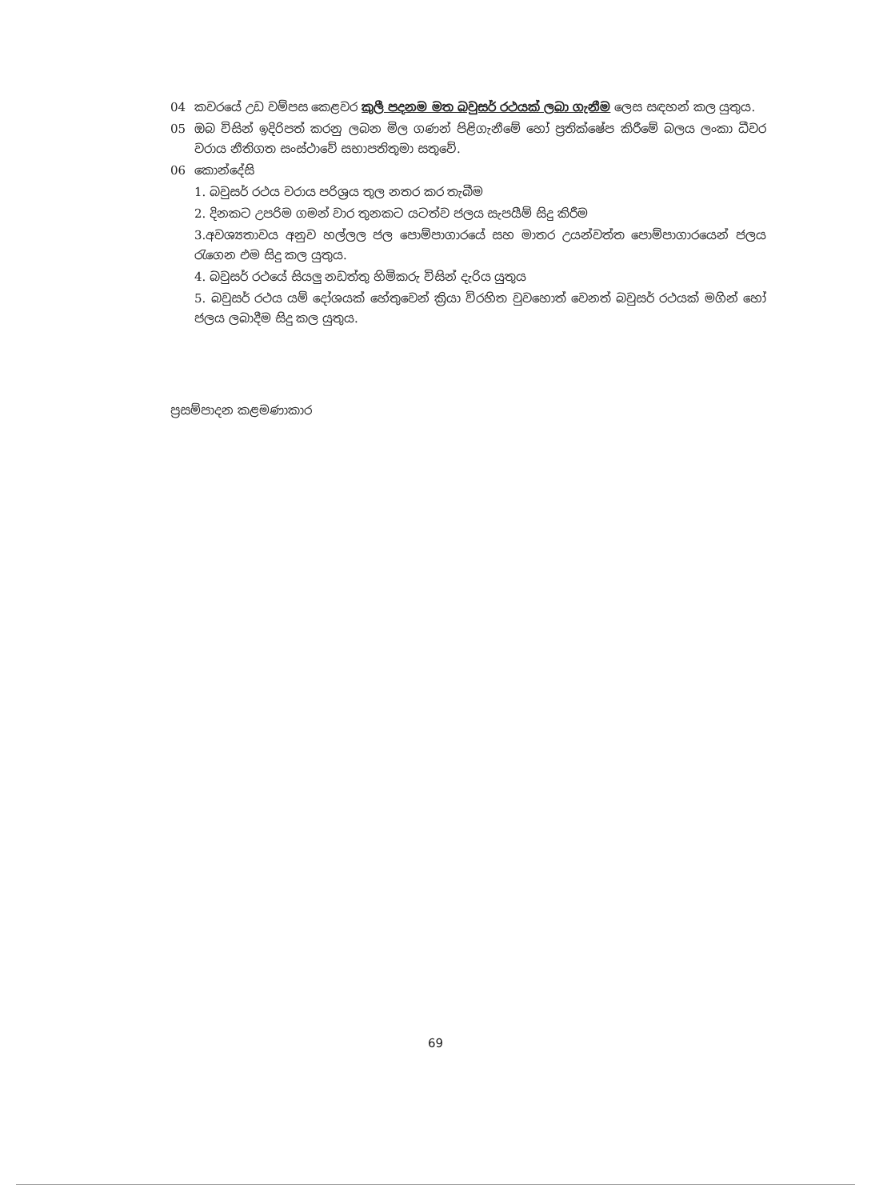04 කවරයේ උඩ වම්පස කෙළවර කුලී පදනම මත බවුසර් රථයක් ලබා ගැනීම ලෙස සඳහන් කල යුතුය.
05 ඔබ විසින් ඉදිරිපත් කරනු ලබන මිල ගණන් පිළිගැනීමේ හෝ ප්‍රතික්ෂේප කිරීමේ බලය ලංකා ධීවර වරාය නීතිගත සංස්ථාවේ සභාපතිතුමා සතුවේ.
06 කොන්දේසි
1. බවුසර් රථය වරාය පරිශ්‍රය තුල නතර කර තැබීම
2. දිනකට උපරිම ගමන් වාර තුනකට යටත්ව ජලය සැපයීම් සිදු කිරීම
3.අවශ්‍යතාවය අනුව හල්ලල ජල පොම්පාගාරයේ සහ මාතර උයන්වත්ත පොම්පාගාරයෙන් ජලය රැගෙන එම සිදු කල යුතුය.
4. බවුසර් රථයේ සියලු නඩත්තු හිමිකරු විසින් දැරිය යුතුය
5. බවුසර් රථය යම් දෝශයක් හේතුවෙන් ක්‍රියා විරහිත වුවහොත් වෙනත් බවුසර් රථයක් මගින් හෝ ජලය ලබාදීම සිදු කල යුතුය.
ප්‍රසම්පාදන කළමණාකාර
69